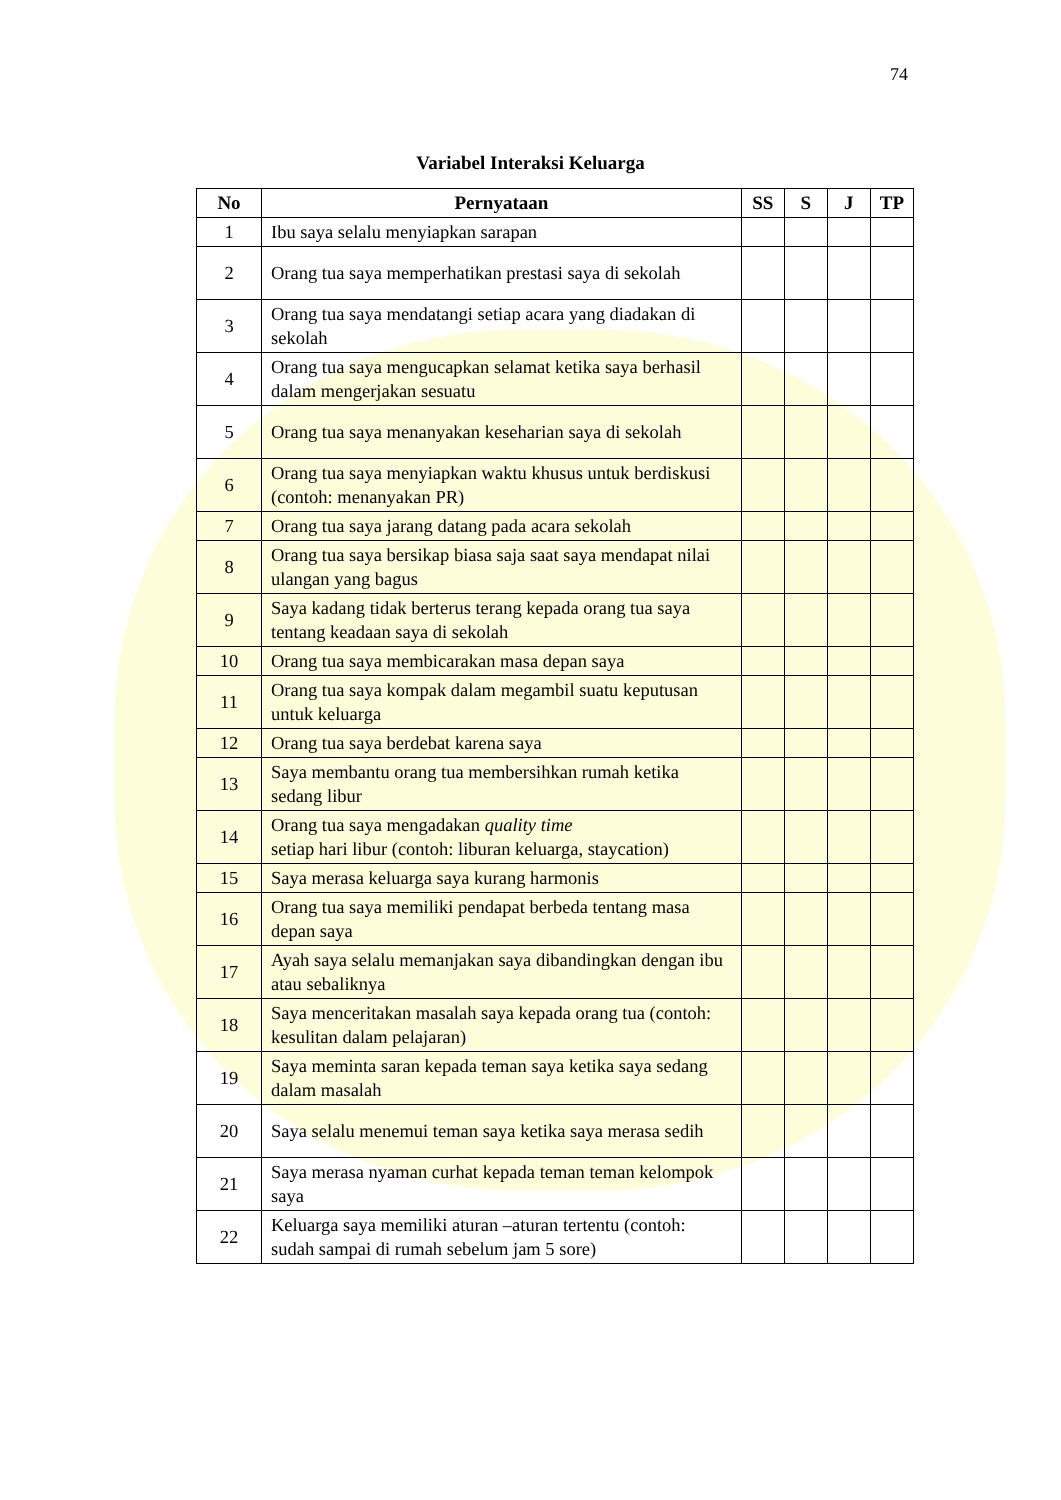74
Variabel Interaksi Keluarga
| No | Pernyataan | SS | S | J | TP |
| --- | --- | --- | --- | --- | --- |
| 1 | Ibu saya selalu menyiapkan sarapan | | | | |
| 2 | Orang tua saya memperhatikan prestasi saya di sekolah | | | | |
| 3 | Orang tua saya mendatangi setiap acara yang diadakan di sekolah | | | | |
| 4 | Orang tua saya mengucapkan selamat ketika saya berhasil dalam mengerjakan sesuatu | | | | |
| 5 | Orang tua saya menanyakan keseharian saya di sekolah | | | | |
| 6 | Orang tua saya menyiapkan waktu khusus untuk berdiskusi (contoh: menanyakan PR) | | | | |
| 7 | Orang tua saya jarang datang pada acara sekolah | | | | |
| 8 | Orang tua saya bersikap biasa saja saat saya mendapat nilai ulangan yang bagus | | | | |
| 9 | Saya kadang tidak berterus terang kepada orang tua saya tentang keadaan saya di sekolah | | | | |
| 10 | Orang tua saya membicarakan masa depan saya | | | | |
| 11 | Orang tua saya kompak dalam megambil suatu keputusan untuk keluarga | | | | |
| 12 | Orang tua saya berdebat karena saya | | | | |
| 13 | Saya membantu orang tua membersihkan rumah ketika sedang libur | | | | |
| 14 | Orang tua saya mengadakan quality time setiap hari libur (contoh: liburan keluarga, staycation) | | | | |
| 15 | Saya merasa keluarga saya kurang harmonis | | | | |
| 16 | Orang tua saya memiliki pendapat berbeda tentang masa depan saya | | | | |
| 17 | Ayah saya selalu memanjakan saya dibandingkan dengan ibu atau sebaliknya | | | | |
| 18 | Saya menceritakan masalah saya kepada orang tua (contoh: kesulitan dalam pelajaran) | | | | |
| 19 | Saya meminta saran kepada teman saya ketika saya sedang dalam masalah | | | | |
| 20 | Saya selalu menemui teman saya ketika saya merasa sedih | | | | |
| 21 | Saya merasa nyaman curhat kepada teman teman kelompok saya | | | | |
| 22 | Keluarga saya memiliki aturan –aturan tertentu (contoh: sudah sampai di rumah sebelum jam 5 sore) | | | | |